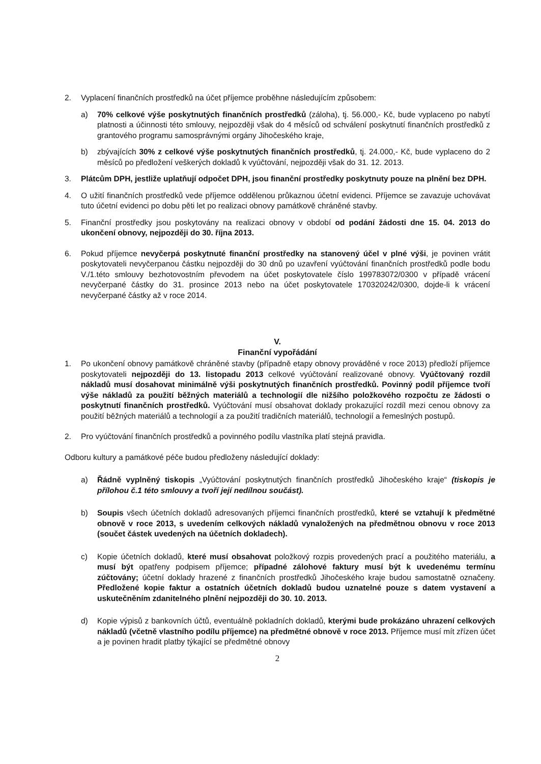2. Vyplacení finančních prostředků na účet příjemce proběhne následujícím způsobem:
a) 70% celkové výše poskytnutých finančních prostředků (záloha), tj. 56.000,- Kč, bude vyplaceno po nabytí platnosti a účinnosti této smlouvy, nejpozději však do 4 měsíců od schválení poskytnutí finančních prostředků z grantového programu samosprávnými orgány Jihočeského kraje,
b) zbývajících 30% z celkové výše poskytnutých finančních prostředků, tj. 24.000,- Kč, bude vyplaceno do 2 měsíců po předložení veškerých dokladů k vyúčtování, nejpozději však do 31. 12. 2013.
3. Plátcům DPH, jestliže uplatňují odpočet DPH, jsou finanční prostředky poskytnuty pouze na plnění bez DPH.
4. O užití finančních prostředků vede příjemce oddělenou průkaznou účetní evidenci. Příjemce se zavazuje uchovávat tuto účetní evidenci po dobu pěti let po realizaci obnovy památkově chráněné stavby.
5. Finanční prostředky jsou poskytovány na realizaci obnovy v období od podání žádosti dne 15. 04. 2013 do ukončení obnovy, nejpozději do 30. října 2013.
6. Pokud příjemce nevyčerpá poskytnuté finanční prostředky na stanovený účel v plné výši, je povinen vrátit poskytovateli nevyčerpanou částku nejpozději do 30 dnů po uzavření vyúčtování finančních prostředků podle bodu V./1.této smlouvy bezhotovostním převodem na účet poskytovatele číslo 199783072/0300 v případě vrácení nevyčerpané částky do 31. prosince 2013 nebo na účet poskytovatele 170320242/0300, dojde-li k vrácení nevyčerpané částky až v roce 2014.
V.
Finanční vypořádání
1. Po ukončení obnovy památkově chráněné stavby (případně etapy obnovy prováděné v roce 2013) předloží příjemce poskytovateli nejpozději do 13. listopadu 2013 celkové vyúčtování realizované obnovy. Vyúčtovaný rozdíl nákladů musí dosahovat minimálně výši poskytnutých finančních prostředků. Povinný podíl příjemce tvoří výše nákladů za použití běžných materiálů a technologií dle nižšího položkového rozpočtu ze žádosti o poskytnutí finančních prostředků. Vyúčtování musí obsahovat doklady prokazující rozdíl mezi cenou obnovy za použití běžných materiálů a technologií a za použití tradičních materiálů, technologií a řemeslných postupů.
2. Pro vyúčtování finančních prostředků a povinného podílu vlastníka platí stejná pravidla.
Odboru kultury a památkové péče budou předloženy následující doklady:
a) Řádně vyplněný tiskopis „Vyúčtování poskytnutých finančních prostředků Jihočeského kraje“ (tiskopis je přílohou č.1 této smlouvy a tvoří její nedílnou součást).
b) Soupis všech účetních dokladů adresovaných příjemci finančních prostředků, které se vztahují k předmětné obnově v roce 2013, s uvedením celkových nákladů vynaložených na předmětnou obnovu v roce 2013 (součet částek uvedených na účetních dokladech).
c) Kopie účetních dokladů, které musí obsahovat položkový rozpis provedených prací a použitého materiálu, a musí být opatřeny podpisem příjemce; případné zálohové faktury musí být k uvedenému termínu zúčtovány; účetní doklady hrazené z finančních prostředků Jihočeského kraje budou samostatně označeny. Předložené kopie faktur a ostatních účetních dokladů budou uznatelné pouze s datem vystavení a uskutečněním zdanitelného plnění nejpozději do 30. 10. 2013.
d) Kopie výpisů z bankovních účtů, eventuálně pokladních dokladů, kterými bude prokázáno uhrazení celkových nákladů (včetně vlastního podílu příjemce) na předmětné obnově v roce 2013. Příjemce musí mít zřízen účet a je povinen hradit platby týkající se předmětné obnovy
2